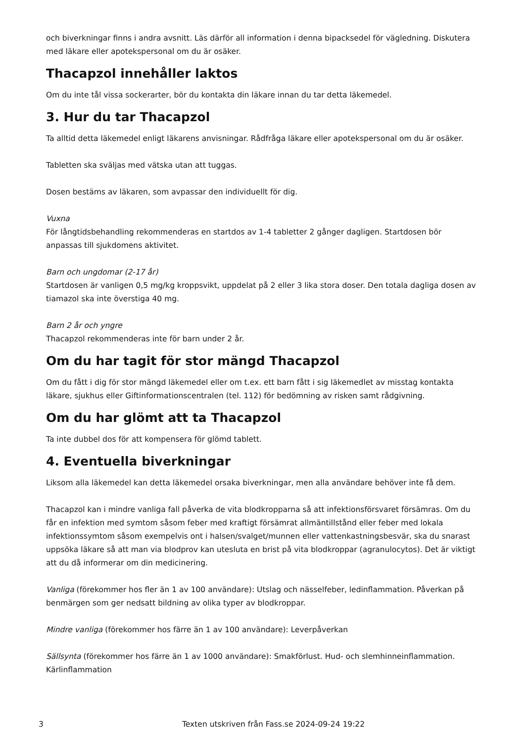och biverkningar finns i andra avsnitt. Läs därför all information i denna bipacksedel för vägledning. Diskutera med läkare eller apotekspersonal om du är osäker.
Thacapzol innehåller laktos
Om du inte tål vissa sockerarter, bör du kontakta din läkare innan du tar detta läkemedel.
3. Hur du tar Thacapzol
Ta alltid detta läkemedel enligt läkarens anvisningar. Rådfråga läkare eller apotekspersonal om du är osäker.
Tabletten ska sväljas med vätska utan att tuggas.
Dosen bestäms av läkaren, som avpassar den individuellt för dig.
Vuxna
För långtidsbehandling rekommenderas en startdos av 1-4 tabletter 2 gånger dagligen. Startdosen bör anpassas till sjukdomens aktivitet.
Barn och ungdomar (2-17 år)
Startdosen är vanligen 0,5 mg/kg kroppsvikt, uppdelat på 2 eller 3 lika stora doser. Den totala dagliga dosen av tiamazol ska inte överstiga 40 mg.
Barn 2 år och yngre
Thacapzol rekommenderas inte för barn under 2 år.
Om du har tagit för stor mängd Thacapzol
Om du fått i dig för stor mängd läkemedel eller om t.ex. ett barn fått i sig läkemedlet av misstag kontakta läkare, sjukhus eller Giftinformationscentralen (tel. 112) för bedömning av risken samt rådgivning.
Om du har glömt att ta Thacapzol
Ta inte dubbel dos för att kompensera för glömd tablett.
4. Eventuella biverkningar
Liksom alla läkemedel kan detta läkemedel orsaka biverkningar, men alla användare behöver inte få dem.
Thacapzol kan i mindre vanliga fall påverka de vita blodkropparna så att infektionsförsvaret försämras. Om du får en infektion med symtom såsom feber med kraftigt försämrat allmäntillstånd eller feber med lokala infektionssymtom såsom exempelvis ont i halsen/svalget/munnen eller vattenkastningsbesvär, ska du snarast uppsöka läkare så att man via blodprov kan utesluta en brist på vita blodkroppar (agranulocytos). Det är viktigt att du då informerar om din medicinering.
Vanliga (förekommer hos fler än 1 av 100 användare): Utslag och nässelfeber, ledinflammation. Påverkan på benmärgen som ger nedsatt bildning av olika typer av blodkroppar.
Mindre vanliga (förekommer hos färre än 1 av 100 användare): Leverpåverkan
Sällsynta (förekommer hos färre än 1 av 1000 användare): Smakförlust. Hud- och slemhinneinflammation. Kärlinflammation
3 Texten utskriven från Fass.se 2024-09-24 19:22